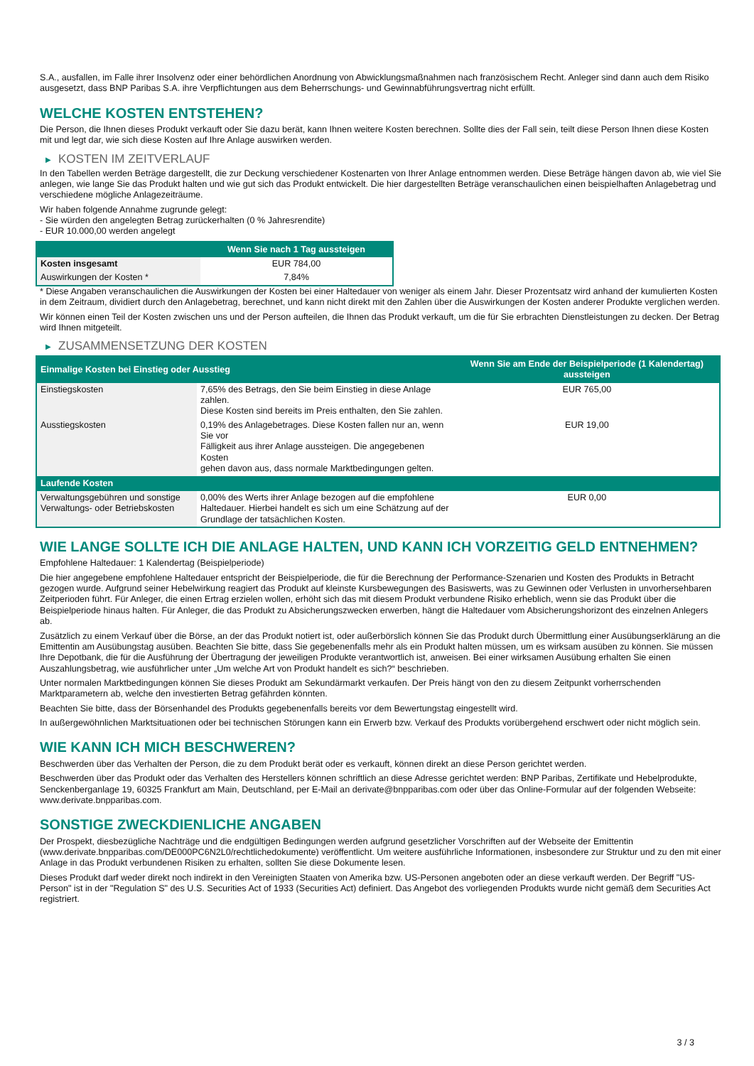S.A., ausfallen, im Falle ihrer Insolvenz oder einer behördlichen Anordnung von Abwicklungsmaßnahmen nach französischem Recht. Anleger sind dann auch dem Risiko ausgesetzt, dass BNP Paribas S.A. ihre Verpflichtungen aus dem Beherrschungs- und Gewinnabführungsvertrag nicht erfüllt.
WELCHE KOSTEN ENTSTEHEN?
Die Person, die Ihnen dieses Produkt verkauft oder Sie dazu berät, kann Ihnen weitere Kosten berechnen. Sollte dies der Fall sein, teilt diese Person Ihnen diese Kosten mit und legt dar, wie sich diese Kosten auf Ihre Anlage auswirken werden.
▶ KOSTEN IM ZEITVERLAUF
In den Tabellen werden Beträge dargestellt, die zur Deckung verschiedener Kostenarten von Ihrer Anlage entnommen werden. Diese Beträge hängen davon ab, wie viel Sie anlegen, wie lange Sie das Produkt halten und wie gut sich das Produkt entwickelt. Die hier dargestellten Beträge veranschaulichen einen beispielhaften Anlagebetrag und verschiedene mögliche Anlagezeiträume.
Wir haben folgende Annahme zugrunde gelegt:
- Sie würden den angelegten Betrag zurückerhalten (0 % Jahresrendite)
- EUR 10.000,00 werden angelegt
| | Wenn Sie nach 1 Tag aussteigen |
| --- | --- |
| Kosten insgesamt | EUR 784,00 |
| Auswirkungen der Kosten * | 7,84% |
* Diese Angaben veranschaulichen die Auswirkungen der Kosten bei einer Haltedauer von weniger als einem Jahr. Dieser Prozentsatz wird anhand der kumulierten Kosten in dem Zeitraum, dividiert durch den Anlagebetrag, berechnet, und kann nicht direkt mit den Zahlen über die Auswirkungen der Kosten anderer Produkte verglichen werden.
Wir können einen Teil der Kosten zwischen uns und der Person aufteilen, die Ihnen das Produkt verkauft, um die für Sie erbrachten Dienstleistungen zu decken. Der Betrag wird Ihnen mitgeteilt.
▶ ZUSAMMENSETZUNG DER KOSTEN
| Einmalige Kosten bei Einstieg oder Ausstieg | | Wenn Sie am Ende der Beispielperiode (1 Kalendertag) aussteigen |
| --- | --- | --- |
| Einstiegskosten | 7,65% des Betrags, den Sie beim Einstieg in diese Anlage zahlen. Diese Kosten sind bereits im Preis enthalten, den Sie zahlen. | EUR 765,00 |
| Ausstiegskosten | 0,19% des Anlagebetrages. Diese Kosten fallen nur an, wenn Sie vor Fälligkeit aus ihrer Anlage aussteigen. Die angegebenen Kosten gehen davon aus, dass normale Marktbedingungen gelten. | EUR 19,00 |
| Laufende Kosten | | |
| Verwaltungsgebühren und sonstige Verwaltungs- oder Betriebskosten | 0,00% des Werts ihrer Anlage bezogen auf die empfohlene Haltedauer. Hierbei handelt es sich um eine Schätzung auf der Grundlage der tatsächlichen Kosten. | EUR 0,00 |
WIE LANGE SOLLTE ICH DIE ANLAGE HALTEN, UND KANN ICH VORZEITIG GELD ENTNEHMEN?
Empfohlene Haltedauer: 1 Kalendertag (Beispielperiode)
Die hier angegebene empfohlene Haltedauer entspricht der Beispielperiode, die für die Berechnung der Performance-Szenarien und Kosten des Produkts in Betracht gezogen wurde. Aufgrund seiner Hebelwirkung reagiert das Produkt auf kleinste Kursbewegungen des Basiswerts, was zu Gewinnen oder Verlusten in unvorhersehbaren Zeitperioden führt. Für Anleger, die einen Ertrag erzielen wollen, erhöht sich das mit diesem Produkt verbundene Risiko erheblich, wenn sie das Produkt über die Beispielperiode hinaus halten. Für Anleger, die das Produkt zu Absicherungszwecken erwerben, hängt die Haltedauer vom Absicherungshorizont des einzelnen Anlegers ab.
Zusätzlich zu einem Verkauf über die Börse, an der das Produkt notiert ist, oder außerbörslich können Sie das Produkt durch Übermittlung einer Ausübungserklärung an die Emittentin am Ausübungstag ausüben. Beachten Sie bitte, dass Sie gegebenenfalls mehr als ein Produkt halten müssen, um es wirksam ausüben zu können. Sie müssen Ihre Depotbank, die für die Ausführung der Übertragung der jeweiligen Produkte verantwortlich ist, anweisen. Bei einer wirksamen Ausübung erhalten Sie einen Auszahlungsbetrag, wie ausführlicher unter „Um welche Art von Produkt handelt es sich?“ beschrieben.
Unter normalen Marktbedingungen können Sie dieses Produkt am Sekundärmarkt verkaufen. Der Preis hängt von den zu diesem Zeitpunkt vorherrschenden Marktparametern ab, welche den investierten Betrag gefährden könnten.
Beachten Sie bitte, dass der Börsenhandel des Produkts gegebenenfalls bereits vor dem Bewertungstag eingestellt wird.
In außergewöhnlichen Marktsituationen oder bei technischen Störungen kann ein Erwerb bzw. Verkauf des Produkts vorübergehend erschwert oder nicht möglich sein.
WIE KANN ICH MICH BESCHWEREN?
Beschwerden über das Verhalten der Person, die zu dem Produkt berät oder es verkauft, können direkt an diese Person gerichtet werden.
Beschwerden über das Produkt oder das Verhalten des Herstellers können schriftlich an diese Adresse gerichtet werden: BNP Paribas, Zertifikate und Hebelprodukte, Senckenberganlage 19, 60325 Frankfurt am Main, Deutschland, per E-Mail an derivate@bnpparibas.com oder über das Online-Formular auf der folgenden Webseite: www.derivate.bnpparibas.com.
SONSTIGE ZWECKDIENLICHE ANGABEN
Der Prospekt, diesbezügliche Nachträge und die endgültigen Bedingungen werden aufgrund gesetzlicher Vorschriften auf der Webseite der Emittentin (www.derivate.bnpparibas.com/DE000PC6N2L0/rechtlichedokumente) veröffentlicht. Um weitere ausführliche Informationen, insbesondere zur Struktur und zu den mit einer Anlage in das Produkt verbundenen Risiken zu erhalten, sollten Sie diese Dokumente lesen.
Dieses Produkt darf weder direkt noch indirekt in den Vereinigten Staaten von Amerika bzw. US-Personen angeboten oder an diese verkauft werden. Der Begriff "US-Person" ist in der "Regulation S" des U.S. Securities Act of 1933 (Securities Act) definiert. Das Angebot des vorliegenden Produkts wurde nicht gemäß dem Securities Act registriert.
3 / 3